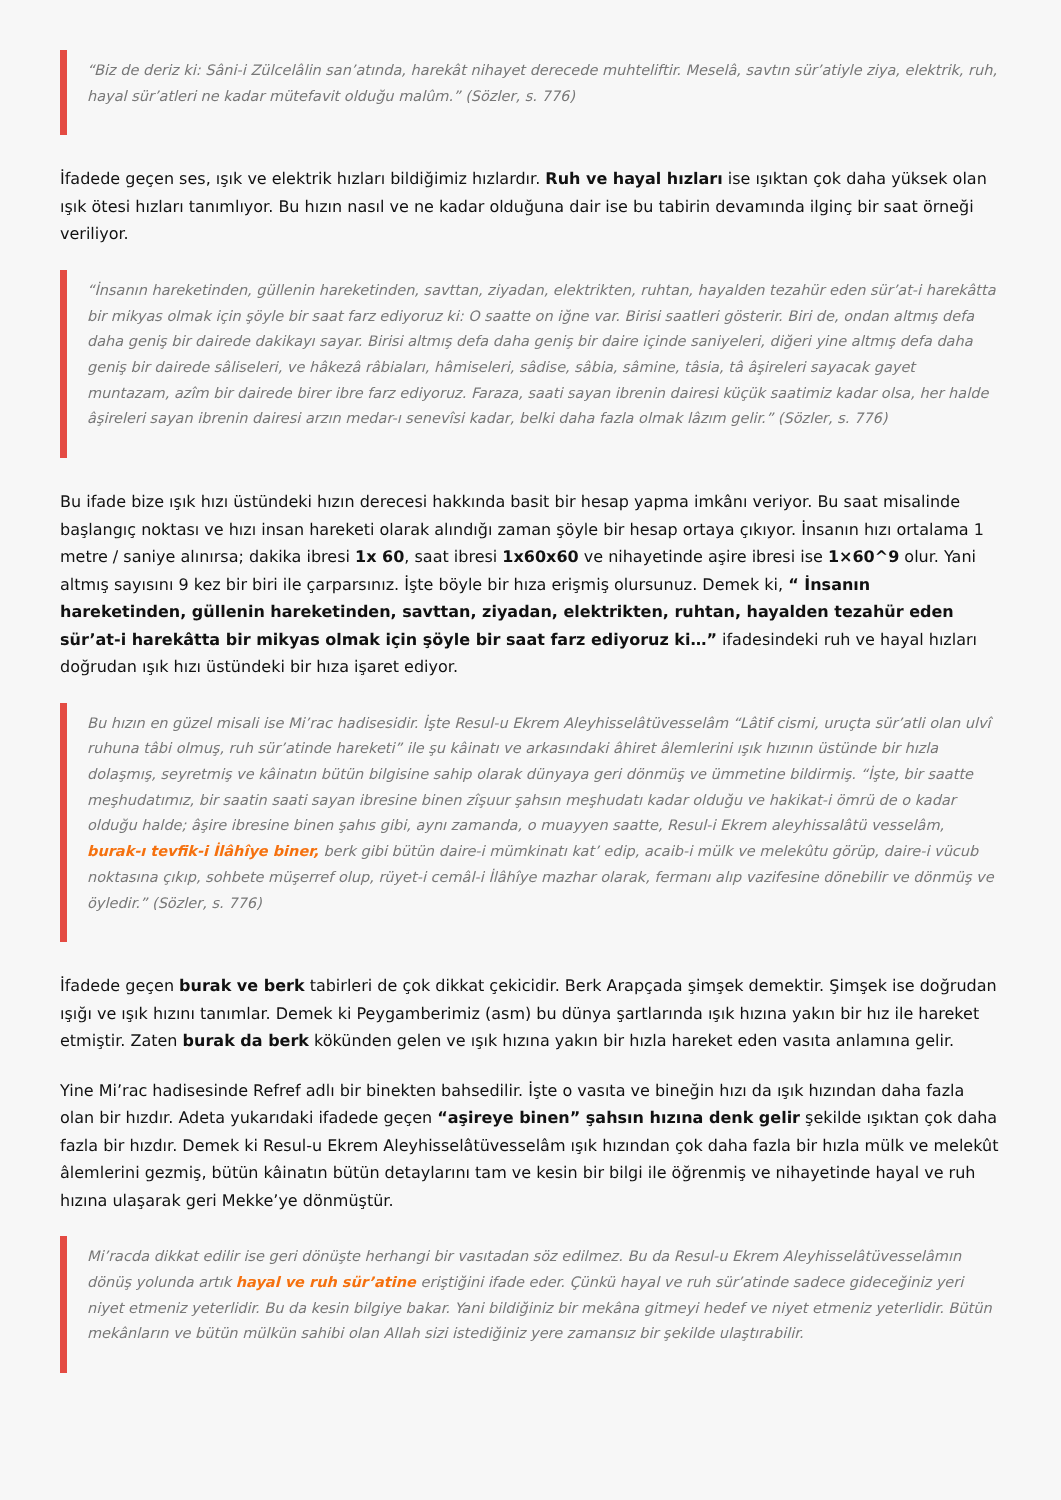“Biz de deriz ki: Sâni-i Zülcelâlin san’atında, harekât nihayet derecede muhteliftir. Meselâ, savtın sür’atiyle ziya, elektrik, ruh, hayal sür’atleri ne kadar mütefavit olduğu malûm.” (Sözler, s. 776)
İfadede geçen ses, ışık ve elektrik hızları bildiğimiz hızlardır. Ruh ve hayal hızları ise ışıktan çok daha yüksek olan ışık ötesi hızları tanımlıyor. Bu hızın nasıl ve ne kadar olduğuna dair ise bu tabirin devamında ilginç bir saat örneği veriliyor.
“İnsanın hareketinden, güllenin hareketinden, savttan, ziyadan, elektrikten, ruhtan, hayalden tezahür eden sür’at-i harekâtta bir mikyas olmak için şöyle bir saat farz ediyoruz ki: O saatte on iğne var. Birisi saatleri gösterir. Biri de, ondan altmış defa daha geniş bir dairede dakikayı sayar. Birisi altmış defa daha geniş bir daire içinde saniyeleri, diğeri yine altmış defa daha geniş bir dairede sâliseleri, ve hâkezâ râbiaları, hâmiseleri, sâdise, sâbia, sâmine, tâsia, tâ âşireleri sayacak gayet muntazam, azîm bir dairede birer ibre farz ediyoruz. Faraza, saati sayan ibrenin dairesi küçük saatimiz kadar olsa, her halde âşireleri sayan ibrenin dairesi arzın medar-ı senevîsi kadar, belki daha fazla olmak lâzım gelir.” (Sözler, s. 776)
Bu ifade bize ışık hızı üstündeki hızın derecesi hakkında basit bir hesap yapma imkânı veriyor. Bu saat misalinde başlangıç noktası ve hızı insan hareketi olarak alındığı zaman şöyle bir hesap ortaya çıkıyor. İnsanın hızı ortalama 1 metre / saniye alınırsa; dakika ibresi 1x 60, saat ibresi 1x60x60 ve nihayetinde aşire ibresi ise 1×60^9 olur. Yani altmış sayısını 9 kez bir biri ile çarparsınız. İşte böyle bir hıza erişmiş olursunuz. Demek ki, “ İnsanın hareketinden, güllenin hareketinden, savttan, ziyadan, elektrikten, ruhtan, hayalden tezahür eden sür’at-i harekâtta bir mikyas olmak için şöyle bir saat farz ediyoruz ki…” ifadesindeki ruh ve hayal hızları doğrudan ışık hızı üstündeki bir hıza işaret ediyor.
Bu hızın en güzel misali ise Mi’rac hadisesidir. İşte Resul-u Ekrem Aleyhisselâtüvesselâm “Lâtif cismi, uruçta sür’atli olan ulvî ruhuna tâbi olmuş, ruh sür’atinde hareketi” ile şu kâinatı ve arkasındaki âhiret âlemlerini ışık hızının üstünde bir hızla dolaşmış, seyretmiş ve kâinatın bütün bilgisine sahip olarak dünyaya geri dönmüş ve ümmetine bildirmiş. “İşte, bir saatte meşhudatımız, bir saatin saati sayan ibresine binen zîşuur şahsın meşhudatı kadar olduğu ve hakikat-i ömrü de o kadar olduğu halde; âşire ibresine binen şahıs gibi, aynı zamanda, o muayyen saatte, Resul-i Ekrem aleyhissalâtü vesselâm, burak-ı tevfik-i İlâhîye biner, berk gibi bütün daire-i mümkinatı kat’ edip, acaib-i mülk ve melekûtu görüp, daire-i vücub noktasına çıkıp, sohbete müşerref olup, rüyet-i cemâl-i İlâhîye mazhar olarak, fermanı alıp vazifesine dönebilir ve dönmüş ve öyledir.” (Sözler, s. 776)
İfadede geçen burak ve berk tabirleri de çok dikkat çekicidir. Berk Arapçada şimşek demektir. Şimşek ise doğrudan ışığı ve ışık hızını tanımlar. Demek ki Peygamberimiz (asm) bu dünya şartlarında ışık hızına yakın bir hız ile hareket etmiştir. Zaten burak da berk kökünden gelen ve ışık hızına yakın bir hızla hareket eden vasıta anlamına gelir.
Yine Mi’rac hadisesinde Refref adlı bir binekten bahsedilir. İşte o vasıta ve bineğin hızı da ışık hızından daha fazla olan bir hızdır. Adeta yukarıdaki ifadede geçen “aşireye binen” şahsın hızına denk gelir şekilde ışıktan çok daha fazla bir hızdır. Demek ki Resul-u Ekrem Aleyhisselâtüvesselâm ışık hızından çok daha fazla bir hızla mülk ve melekût âlemlerini gezmiş, bütün kâinatın bütün detaylarını tam ve kesin bir bilgi ile öğrenmiş ve nihayetinde hayal ve ruh hızına ulaşarak geri Mekke’ye dönmüştür.
Mi’racda dikkat edilir ise geri dönüşte herhangi bir vasıtadan söz edilmez. Bu da Resul-u Ekrem Aleyhisselâtüvesselâmın dönüş yolunda artık hayal ve ruh sür’atine eriştiğini ifade eder. Çünkü hayal ve ruh sür’atinde sadece gideceğiniz yeri niyet etmeniz yeterlidir. Bu da kesin bilgiye bakar. Yani bildiğiniz bir mekâna gitmeyi hedef ve niyet etmeniz yeterlidir. Bütün mekânların ve bütün mülkün sahibi olan Allah sizi istediğiniz yere zamansız bir şekilde ulaştırabilir.